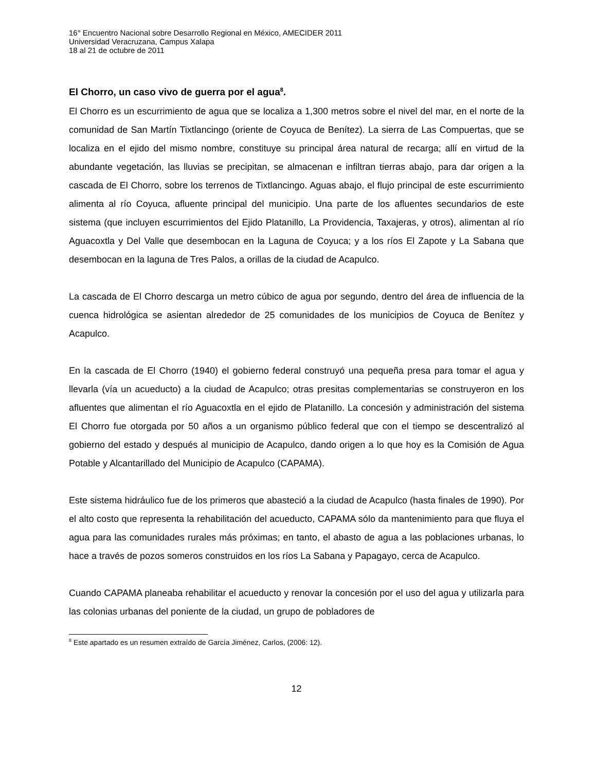16° Encuentro Nacional sobre Desarrollo Regional en México, AMECIDER 2011
Universidad Veracruzana, Campus Xalapa
18 al 21 de octubre de 2011
El Chorro, un caso vivo de guerra por el agua<sup>8</sup>.
El Chorro es un escurrimiento de agua que se localiza a 1,300 metros sobre el nivel del mar, en el norte de la comunidad de San Martín Tixtlancingo (oriente de Coyuca de Benítez). La sierra de Las Compuertas, que se localiza en el ejido del mismo nombre, constituye su principal área natural de recarga; allí en virtud de la abundante vegetación, las lluvias se precipitan, se almacenan e infiltran tierras abajo, para dar origen a la cascada de El Chorro, sobre los terrenos de Tixtlancingo. Aguas abajo, el flujo principal de este escurrimiento alimenta al río Coyuca, afluente principal del municipio. Una parte de los afluentes secundarios de este sistema (que incluyen escurrimientos del Ejido Platanillo, La Providencia, Taxajeras, y otros), alimentan al río Aguacoxtla y Del Valle que desembocan en la Laguna de Coyuca; y a los ríos El Zapote y La Sabana que desembocan en la laguna de Tres Palos, a orillas de la ciudad de Acapulco.
La cascada de El Chorro descarga un metro cúbico de agua por segundo, dentro del área de influencia de la cuenca hidrológica se asientan alrededor de 25 comunidades de los municipios de Coyuca de Benítez y Acapulco.
En la cascada de El Chorro (1940) el gobierno federal construyó una pequeña presa para tomar el agua y llevarla (vía un acueducto) a la ciudad de Acapulco; otras presitas complementarias se construyeron en los afluentes que alimentan el río Aguacoxtla en el ejido de Platanillo. La concesión y administración del sistema El Chorro fue otorgada por 50 años a un organismo público federal que con el tiempo se descentralizó al gobierno del estado y después al municipio de Acapulco, dando origen a lo que hoy es la Comisión de Agua Potable y Alcantarillado del Municipio de Acapulco (CAPAMA).
Este sistema hidráulico fue de los primeros que abasteció a la ciudad de Acapulco (hasta finales de 1990). Por el alto costo que representa la rehabilitación del acueducto, CAPAMA sólo da mantenimiento para que fluya el agua para las comunidades rurales más próximas; en tanto, el abasto de agua a las poblaciones urbanas, lo hace a través de pozos someros construidos en los ríos La Sabana y Papagayo, cerca de Acapulco.
Cuando CAPAMA planeaba rehabilitar el acueducto y renovar la concesión por el uso del agua y utilizarla para las colonias urbanas del poniente de la ciudad, un grupo de pobladores de
<sup>8</sup> Este apartado es un resumen extraído de García Jiménez, Carlos, (2006: 12).
12